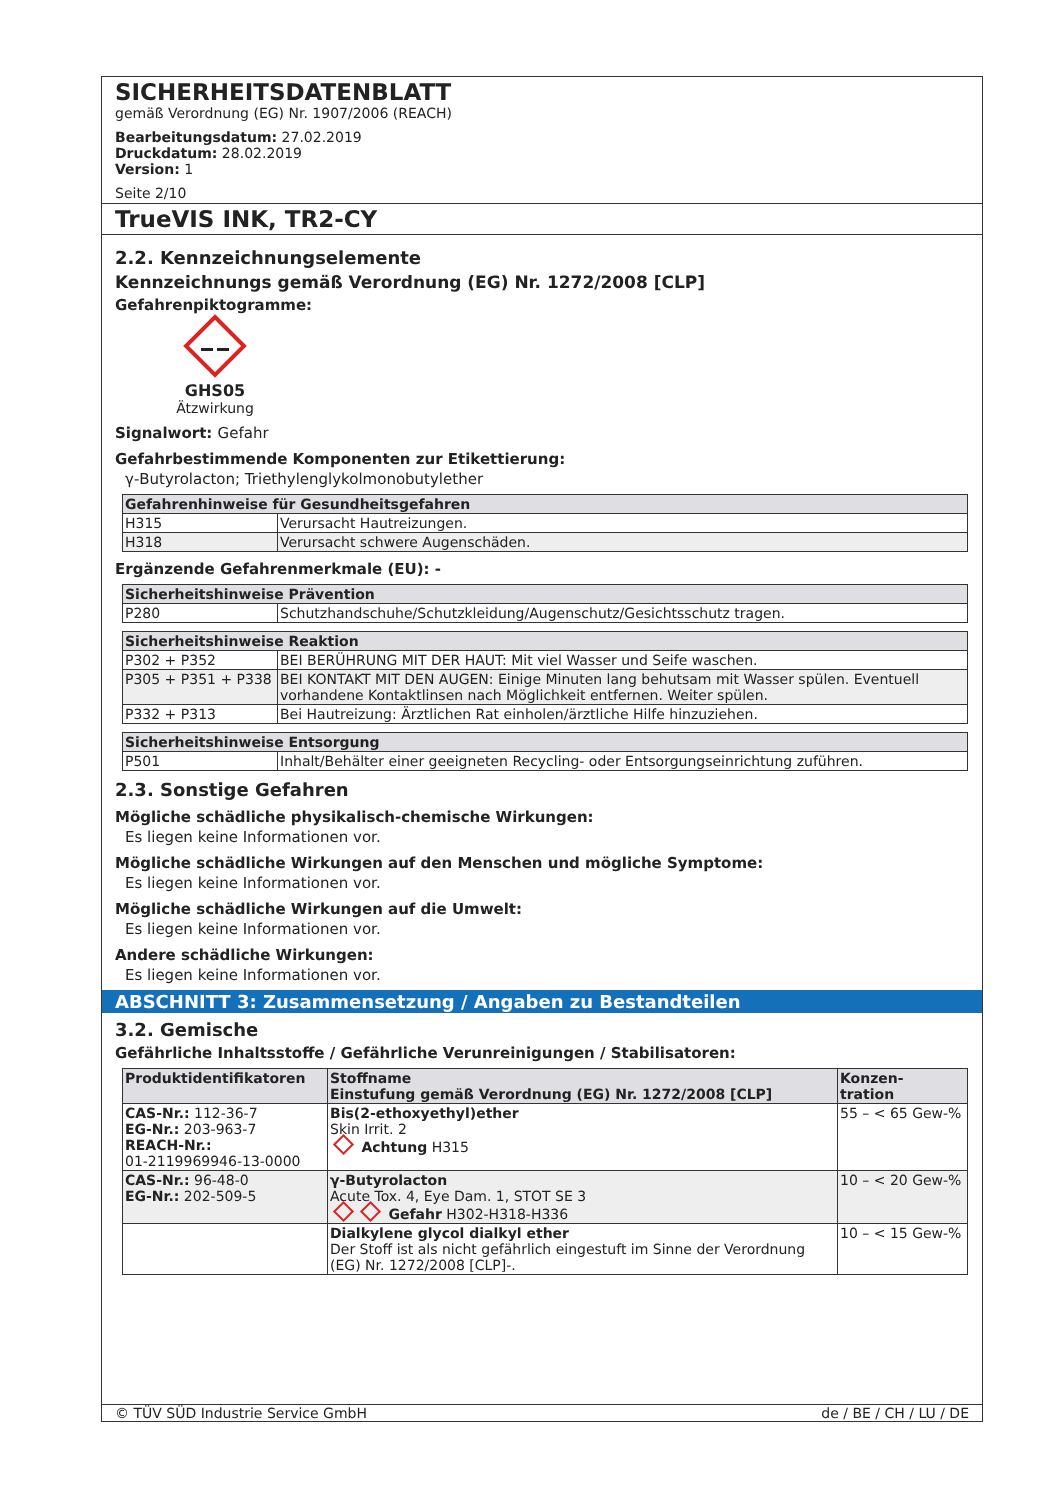SICHERHEITSDATENBLATT
gemäß Verordnung (EG) Nr. 1907/2006 (REACH)
Bearbeitungsdatum: 27.02.2019
Druckdatum: 28.02.2019
Version: 1
Seite 2/10
TrueVIS INK, TR2-CY
2.2. Kennzeichnungselemente
Kennzeichnungs gemäß Verordnung (EG) Nr. 1272/2008 [CLP]
Gefahrenpiktogramme:
GHS05
Ätzwirkung
Signalwort: Gefahr
Gefahrbestimmende Komponenten zur Etikettierung:
γ-Butyrolacton; Triethylenglykolmonobutylether
| Gefahrenhinweise für Gesundheitsgefahren | |
| --- | --- |
| H315 | Verursacht Hautreizungen. |
| H318 | Verursacht schwere Augenschäden. |
Ergänzende Gefahrenmerkmale (EU): -
| Sicherheitshinweise Prävention | |
| --- | --- |
| P280 | Schutzhandschuhe/Schutzkleidung/Augenschutz/Gesichtsschutz tragen. |
| Sicherheitshinweise Reaktion | |
| --- | --- |
| P302 + P352 | BEI BERÜHRUNG MIT DER HAUT: Mit viel Wasser und Seife waschen. |
| P305 + P351 + P338 | BEI KONTAKT MIT DEN AUGEN: Einige Minuten lang behutsam mit Wasser spülen. Eventuell vorhandene Kontaktlinsen nach Möglichkeit entfernen. Weiter spülen. |
| P332 + P313 | Bei Hautreizung: Ärztlichen Rat einholen/ärztliche Hilfe hinzuziehen. |
| Sicherheitshinweise Entsorgung | |
| --- | --- |
| P501 | Inhalt/Behälter einer geeigneten Recycling- oder Entsorgungseinrichtung zuführen. |
2.3. Sonstige Gefahren
Mögliche schädliche physikalisch-chemische Wirkungen:
Es liegen keine Informationen vor.
Mögliche schädliche Wirkungen auf den Menschen und mögliche Symptome:
Es liegen keine Informationen vor.
Mögliche schädliche Wirkungen auf die Umwelt:
Es liegen keine Informationen vor.
Andere schädliche Wirkungen:
Es liegen keine Informationen vor.
ABSCHNITT 3: Zusammensetzung / Angaben zu Bestandteilen
3.2. Gemische
Gefährliche Inhaltsstoffe / Gefährliche Verunreinigungen / Stabilisatoren:
| Produktidentifikatoren | Stoffname Einstufung gemäß Verordnung (EG) Nr. 1272/2008 [CLP] | Konzen- tration |
| --- | --- | --- |
| CAS-Nr.: 112-36-7 EG-Nr.: 203-963-7 REACH-Nr.: 01-2119969946-13-0000 | Bis(2-ethoxyethyl)ether Skin Irrit. 2 Achtung H315 | 55 – < 65 Gew-% |
| CAS-Nr.: 96-48-0 EG-Nr.: 202-509-5 | γ-Butyrolacton Acute Tox. 4, Eye Dam. 1, STOT SE 3 Gefahr H302-H318-H336 | 10 – < 20 Gew-% |
| | Dialkylene glycol dialkyl ether Der Stoff ist als nicht gefährlich eingestuft im Sinne der Verordnung (EG) Nr. 1272/2008 [CLP]-. | 10 – < 15 Gew-% |
© TÜV SÜD Industrie Service GmbH de / BE / CH / LU / DE